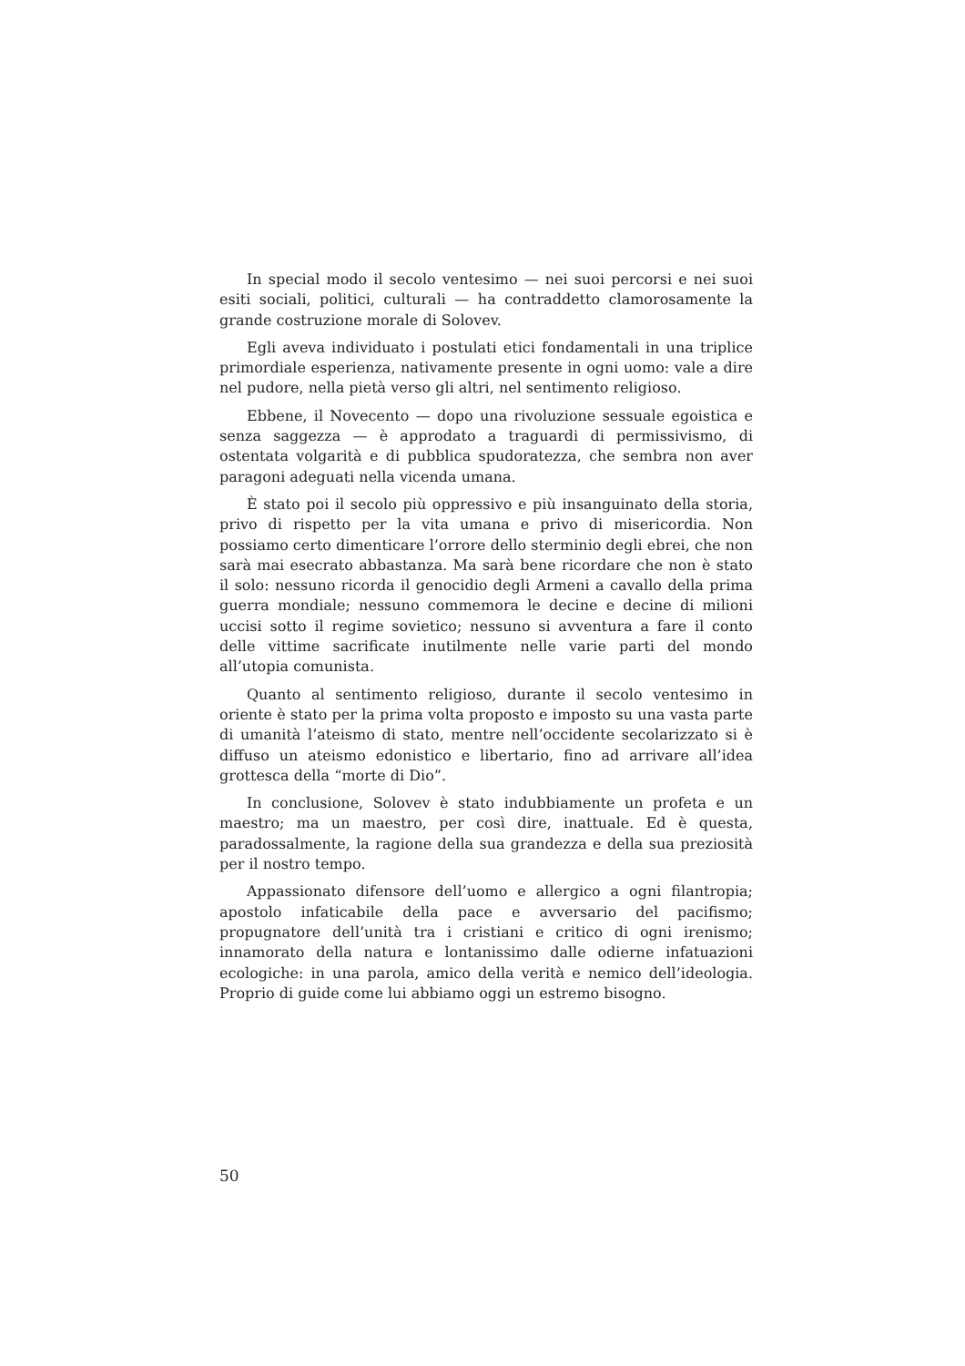In special modo il secolo ventesimo — nei suoi percorsi e nei suoi esiti sociali, politici, culturali — ha contraddetto clamorosamente la grande costruzione morale di Solovev.
Egli aveva individuato i postulati etici fondamentali in una triplice primordiale esperienza, nativamente presente in ogni uomo: vale a dire nel pudore, nella pietà verso gli altri, nel sentimento religioso.
Ebbene, il Novecento — dopo una rivoluzione sessuale egoistica e senza saggezza — è approdato a traguardi di permissivismo, di ostentata volgarità e di pubblica spudoratezza, che sembra non aver paragoni adeguati nella vicenda umana.
È stato poi il secolo più oppressivo e più insanguinato della storia, privo di rispetto per la vita umana e privo di misericordia. Non possiamo certo dimenticare l’orrore dello sterminio degli ebrei, che non sarà mai esecrato abbastanza. Ma sarà bene ricordare che non è stato il solo: nessuno ricorda il genocidio degli Armeni a cavallo della prima guerra mondiale; nessuno commemora le decine e decine di milioni uccisi sotto il regime sovietico; nessuno si avventura a fare il conto delle vittime sacrificate inutilmente nelle varie parti del mondo all’utopia comunista.
Quanto al sentimento religioso, durante il secolo ventesimo in oriente è stato per la prima volta proposto e imposto su una vasta parte di umanità l’ateismo di stato, mentre nell’occidente secolarizzato si è diffuso un ateismo edonistico e libertario, fino ad arrivare all’idea grottesca della “morte di Dio”.
In conclusione, Solovev è stato indubbiamente un profeta e un maestro; ma un maestro, per così dire, inattuale. Ed è questa, paradossalmente, la ragione della sua grandezza e della sua preziosità per il nostro tempo.
Appassionato difensore dell’uomo e allergico a ogni filantropia; apostolo infaticabile della pace e avversario del pacifismo; propugnatore dell’unità tra i cristiani e critico di ogni irenismo; innamorato della natura e lontanissimo dalle odierne infatuazioni ecologiche: in una parola, amico della verità e nemico dell’ideologia. Proprio di guide come lui abbiamo oggi un estremo bisogno.
50